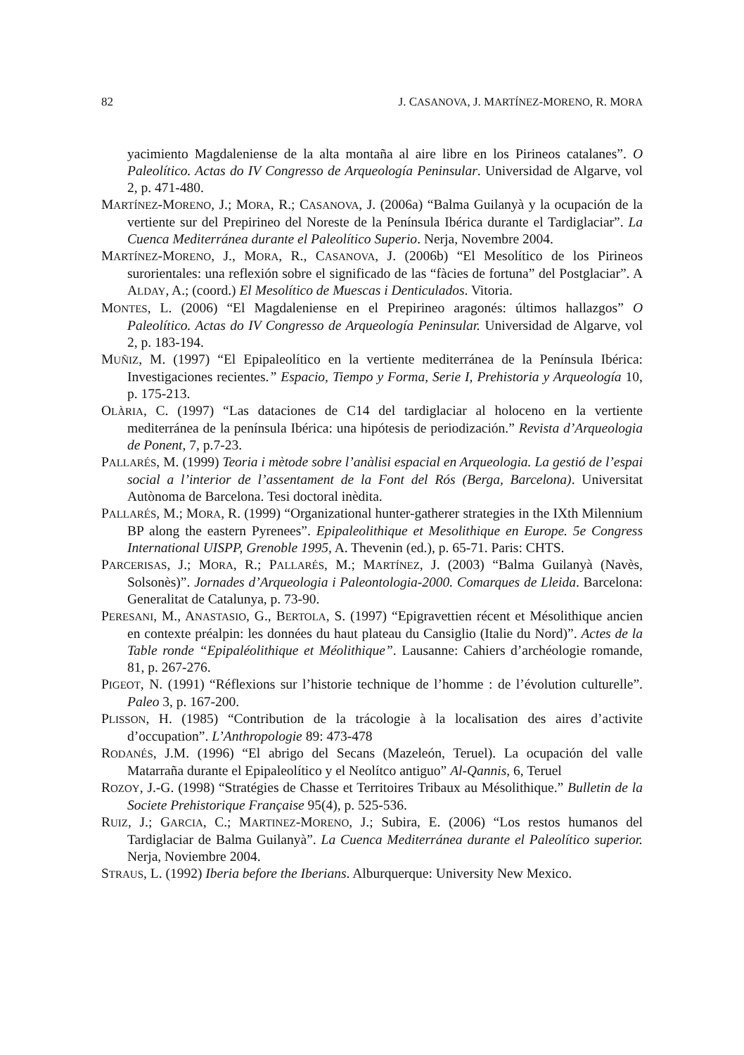82 J. CASANOVA, J. MARTÍNEZ-MORENO, R. MORA
yacimiento Magdaleniense de la alta montaña al aire libre en los Pirineos catalanes”. O Paleolítico. Actas do IV Congresso de Arqueología Peninsular. Universidad de Algarve, vol 2, p. 471-480.
MARTÍNEZ-MORENO, J.; MORA, R.; CASANOVA, J. (2006a) “Balma Guilanyà y la ocupación de la vertiente sur del Prepirineo del Noreste de la Península Ibérica durante el Tardiglaciar”. La Cuenca Mediterránea durante el Paleolítico Superio. Nerja, Novembre 2004.
MARTÍNEZ-MORENO, J., MORA, R., CASANOVA, J. (2006b) “El Mesolítico de los Pirineos surorientales: una reflexión sobre el significado de las “fàcies de fortuna” del Postglaciar”. A ALDAY, A.; (coord.) El Mesolítico de Muescas i Denticulados. Vitoria.
MONTES, L. (2006) “El Magdaleniense en el Prepirineo aragonés: últimos hallazgos” O Paleolítico. Actas do IV Congresso de Arqueología Peninsular. Universidad de Algarve, vol 2, p. 183-194.
MUÑIZ, M. (1997) “El Epipaleolítico en la vertiente mediterránea de la Península Ibérica: Investigaciones recientes.” Espacio, Tiempo y Forma, Serie I, Prehistoria y Arqueología 10, p. 175-213.
OLÀRIA, C. (1997) “Las dataciones de C14 del tardiglaciar al holoceno en la vertiente mediterránea de la península Ibérica: una hipótesis de periodización.” Revista d’Arqueologia de Ponent, 7, p.7-23.
PALLARÉS, M. (1999) Teoria i mètode sobre l’anàlisi espacial en Arqueologia. La gestió de l’espai social a l’interior de l’assentament de la Font del Rós (Berga, Barcelona). Universitat Autònoma de Barcelona. Tesi doctoral inèdita.
PALLARÉS, M.; MORA, R. (1999) “Organizational hunter-gatherer strategies in the IXth Milennium BP along the eastern Pyrenees”. Epipaleolithique et Mesolithique en Europe. 5e Congress International UISPP, Grenoble 1995, A. Thevenin (ed.), p. 65-71. Paris: CHTS.
PARCERISAS, J.; MORA, R.; PALLARÉS, M.; MARTÍNEZ, J. (2003) “Balma Guilanyà (Navès, Solsonès)”. Jornades d’Arqueologia i Paleontologia-2000. Comarques de Lleida. Barcelona: Generalitat de Catalunya, p. 73-90.
PERESANI, M., ANASTASIO, G., BERTOLA, S. (1997) “Epigravettien récent et Mésolithique ancien en contexte préalpin: les données du haut plateau du Cansiglio (Italie du Nord)”. Actes de la Table ronde “Epipaléolithique et Méolithique”. Lausanne: Cahiers d’archéologie romande, 81, p. 267-276.
PIGEOT, N. (1991) “Réflexions sur l’historie technique de l’homme : de l’évolution culturelle”. Paleo 3, p. 167-200.
PLISSON, H. (1985) “Contribution de la trácologie à la localisation des aires d’activite d’occupation”. L’Anthropologie 89: 473-478
RODANÉS, J.M. (1996) “El abrigo del Secans (Mazeleón, Teruel). La ocupación del valle Matarraña durante el Epipaleolítico y el Neolítco antiguo” Al-Qannis, 6, Teruel
ROZOY, J.-G. (1998) “Stratégies de Chasse et Territoires Tribaux au Mésolithique.” Bulletin de la Societe Prehistorique Française 95(4), p. 525-536.
RUIZ, J.; GARCIA, C.; MARTINEZ-MORENO, J.; Subira, E. (2006) “Los restos humanos del Tardiglaciar de Balma Guilanyà”. La Cuenca Mediterránea durante el Paleolítico superior. Nerja, Noviembre 2004.
STRAUS, L. (1992) Iberia before the Iberians. Alburquerque: University New Mexico.